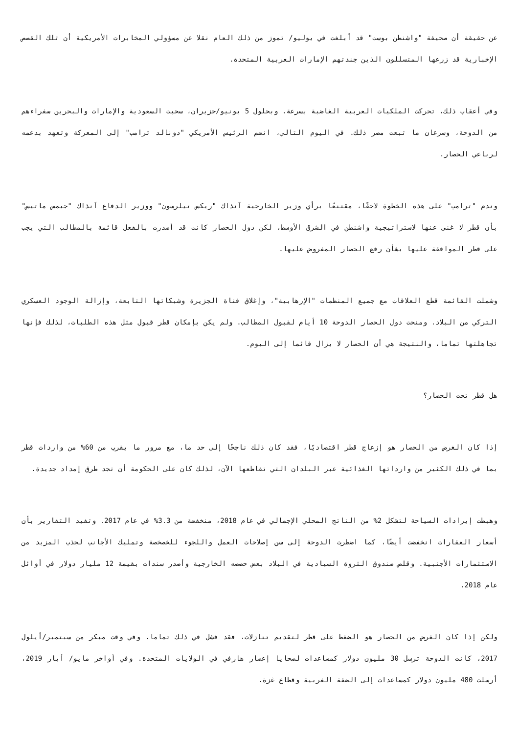عن حقيقة أن صحيفة "واشنطن بوست" قد أبلغت في يوليو/ تموز من ذلك العام نقلا عن مسؤولي المخابرات الأمريكية أن تلك القصص الإخبارية قد زرعها المتسللون الذين جندتهم الإمارات العربية المتحدة.
وفي أعقاب ذلك، تحركت الملكيات العربية الغاضبة بسرعة. وبحلول 5 يونيو/حزيران، سحبت السعودية والإمارات والبحرين سفراءهم من الدوحة، وسرعان ما تبعت مصر ذلك. في اليوم التالي، انضم الرئيس الأمريكي "دونالد ترامب" إلى المعركة وتعهد بدعمه لرباعي الحصار.
وندم "ترامب" على هذه الخطوة لاحقًا، مقتنعًا برأي وزير الخارجية آنذاك "ريكس تيلرسون" ووزير الدفاع آنذاك "جيمس ماتيس" بأن قطر لا غنى عنها لاستراتيجية واشنطن في الشرق الأوسط، لكن دول الحصار كانت قد أصدرت بالفعل قائمة بالمطالب التي يجب على قطر الموافقة عليها بشأن رفع الحصار المفروض عليها.
وشملت القائمة قطع العلاقات مع جميع المنظمات "الإرهابية"، وإغلاق قناة الجزيرة وشبكاتها التابعة، وإزالة الوجود العسكري التركي من البلاد. ومنحت دول الحصار الدوحة 10 أيام لقبول المطالب. ولم يكن بإمكان قطر قبول مثل هذه الطلبات، لذلك فإنها تجاهلتها تماما، والنتيجة هي أن الحصار لا يزال قائما إلى اليوم.
هل قطر تحت الحصار؟
إذا كان الغرض من الحصار هو إزعاج قطر اقتصاديًا، فقد كان ذلك ناجحًا إلى حد ما، مع مرور ما يقرب من 60% من واردات قطر بما في ذلك الكثير من وارداتها الغذائية عبر البلدان التي تقاطعها الآن، لذلك كان على الحكومة أن تجد طرق إمداد جديدة.
وهبطت إيرادات السياحة لتشكل 2% من الناتج المحلي الإجمالي في عام 2018، منخفضة من 3.3% في عام 2017. وتفيد التقارير بأن أسعار العقارات انخفضت أيضًا، كما اضطرت الدوحة إلى سن إصلاحات العمل واللجوء للخصخصة وتمليك الأجانب لجذب المزيد من الاستثمارات الأجنبية. وقلص صندوق الثروة السيادية في البلاد بعض حصصه الخارجية وأصدر سندات بقيمة 12 مليار دولار في أوائل عام 2018.
ولكن إذا كان الغرض من الحصار هو الضغط على قطر لتقديم تنازلات، فقد فشل في ذلك تماما. وفي وقت مبكر من سبتمبر/أيلول 2017، كانت الدوحة ترسل 30 مليون دولار كمساعدات لضحايا إعصار هارفي في الولايات المتحدة. وفي أواخر مايو/ أيار 2019، أرسلت 480 مليون دولار كمساعدات إلى الضفة الغربية وقطاع غزة.